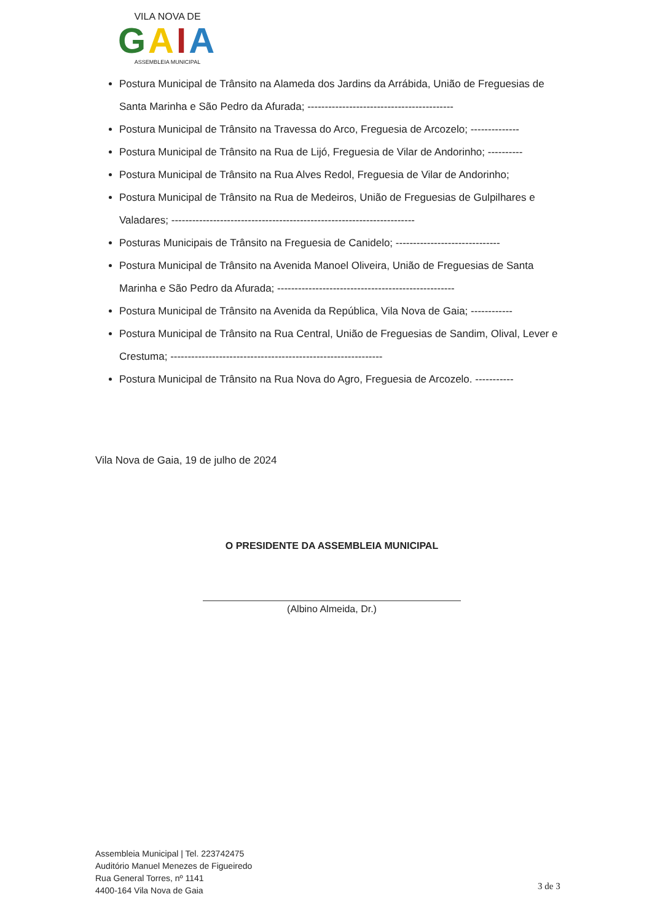VILA NOVA DE
GAIA
ASSEMBLEIA MUNICIPAL
Postura Municipal de Trânsito na Alameda dos Jardins da Arrábida, União de Freguesias de Santa Marinha e São Pedro da Afurada; ------------------------------------------
Postura Municipal de Trânsito na Travessa do Arco, Freguesia de Arcozelo; --------------
Postura Municipal de Trânsito na Rua de Lijó, Freguesia de Vilar de Andorinho; ----------
Postura Municipal de Trânsito na Rua Alves Redol, Freguesia de Vilar de Andorinho;
Postura Municipal de Trânsito na Rua de Medeiros, União de Freguesias de Gulpilhares e Valadares; ----------------------------------------------------------------------
Posturas Municipais de Trânsito na Freguesia de Canidelo; ------------------------------
Postura Municipal de Trânsito na Avenida Manoel Oliveira, União de Freguesias de Santa Marinha e São Pedro da Afurada; ---------------------------------------------------
Postura Municipal de Trânsito na Avenida da República, Vila Nova de Gaia; ------------
Postura Municipal de Trânsito na Rua Central, União de Freguesias de Sandim, Olival, Lever e Crestuma; -------------------------------------------------------------
Postura Municipal de Trânsito na Rua Nova do Agro, Freguesia de Arcozelo. -----------
Vila Nova de Gaia, 19 de julho de 2024
O PRESIDENTE DA ASSEMBLEIA MUNICIPAL
(Albino Almeida, Dr.)
Assembleia Municipal | Tel. 223742475
Auditório Manuel Menezes de Figueiredo
Rua General Torres, nº 1141
4400-164 Vila Nova de Gaia
3 de 3